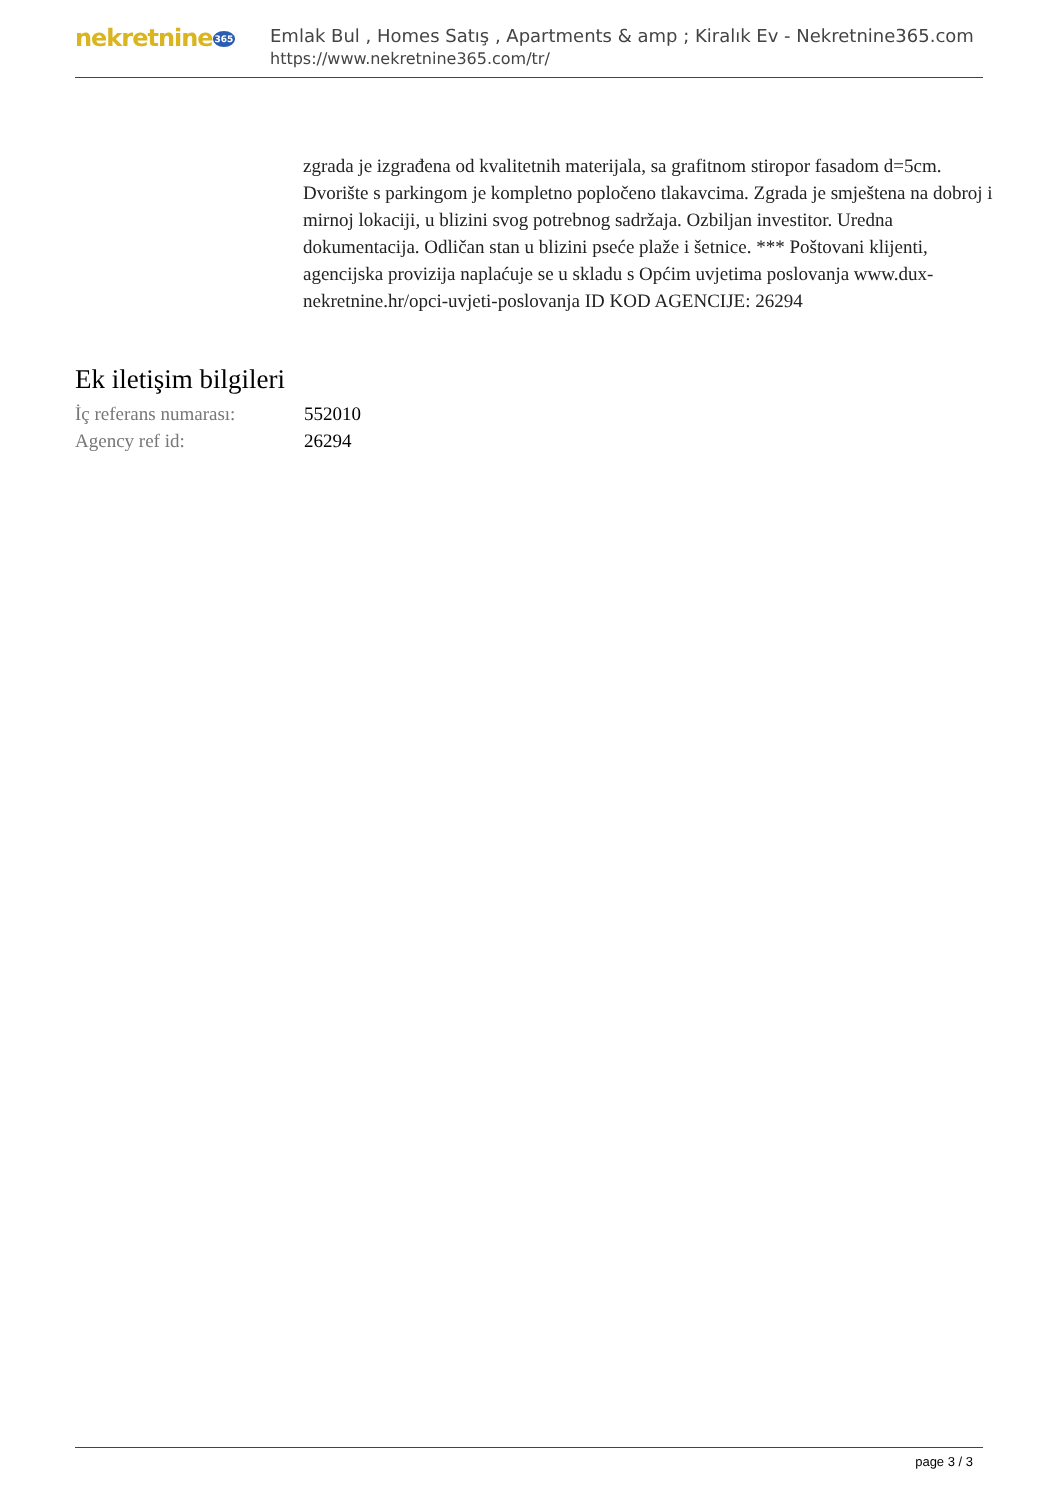nekretnine365
Emlak Bul , Homes Satış , Apartments & amp ; Kiralık Ev - Nekretnine365.com
https://www.nekretnine365.com/tr/
zgrada je izgrađena od kvalitetnih materijala, sa grafitnom stiropor fasadom d=5cm. Dvorište s parkingom je kompletno popločeno tlakavcima. Zgrada je smještena na dobroj i mirnoj lokaciji, u blizini svog potrebnog sadržaja. Ozbiljan investitor. Uredna dokumentacija. Odličan stan u blizini pseće plaže i šetnice. *** Poštovani klijenti, agencijska provizija naplaćuje se u skladu s Općim uvjetima poslovanja www.dux-nekretnine.hr/opci-uvjeti-poslovanja ID KOD AGENCIJE: 26294
Ek iletişim bilgileri
| İç referans numarası: | 552010 |
| Agency ref id: | 26294 |
page 3 / 3